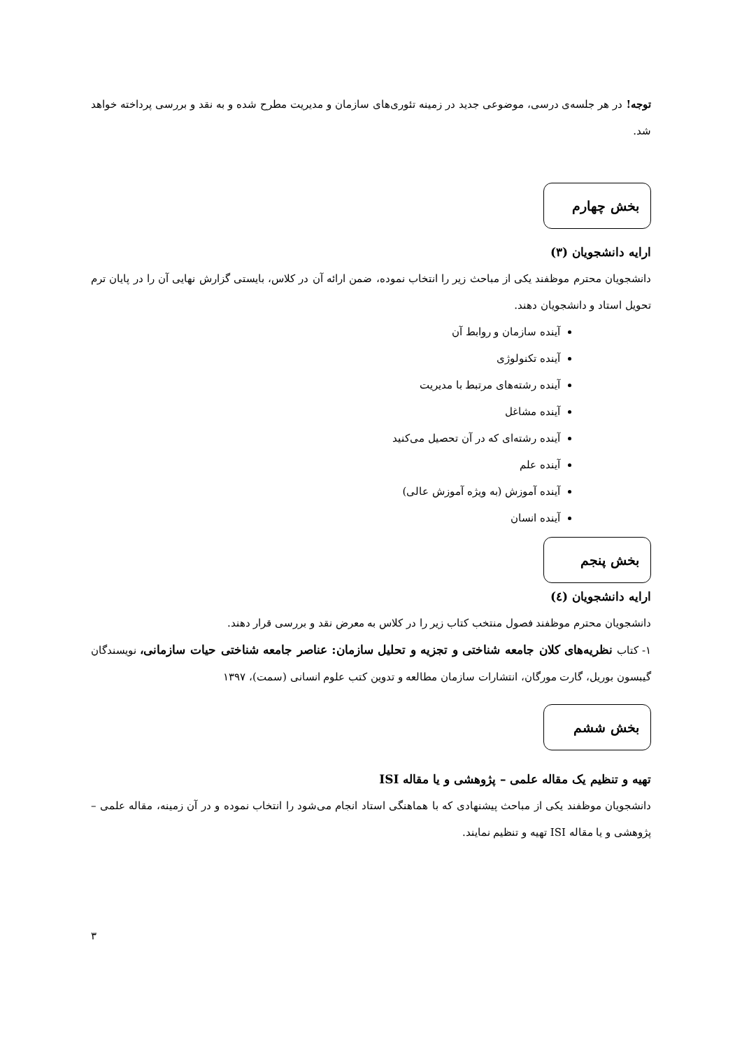توجه! در هر جلسه‌ی درسی، موضوعی جدید در زمینه تئوری‌های سازمان و مدیریت مطرح شده و به نقد و بررسی پرداخته خواهد شد.
بخش چهارم
ارایه دانشجویان (۳)
دانشجویان محترم موظفند یکی از مباحث زیر را انتخاب نموده، ضمن ارائه آن در کلاس، بایستی گزارش نهایی آن را در پایان ترم تحویل استاد و دانشجویان دهند.
آینده سازمان و روابط آن
آینده تکنولوژی
آینده رشته‌های مرتبط با مدیریت
آینده مشاغل
آینده رشته‌ای که در آن تحصیل می‌کنید
آینده علم
آینده آموزش (به ویژه آموزش عالی)
آینده انسان
بخش پنجم
ارایه دانشجویان (٤)
دانشجویان محترم موظفند فصول منتخب کتاب زیر را در کلاس به معرض نقد و بررسی قرار دهند.
۱- کتاب نظریه‌های کلان جامعه شناختی و تجزیه و تحلیل سازمان: عناصر جامعه شناختی حیات سازمانی، نویسندگان گیبسون بوریل، گارت مورگان، انتشارات سازمان مطالعه و تدوین کتب علوم انسانی (سمت)، ۱۳۹۷
بخش ششم
تهیه و تنظیم یک مقاله علمی – پژوهشی و یا مقاله ISI
دانشجویان موظفند یکی از مباحث پیشنهادی که با هماهنگی استاد انجام می‌شود را انتخاب نموده و در آن زمینه، مقاله علمی – پژوهشی و یا مقاله ISI تهیه و تنظیم نمایند.
۳